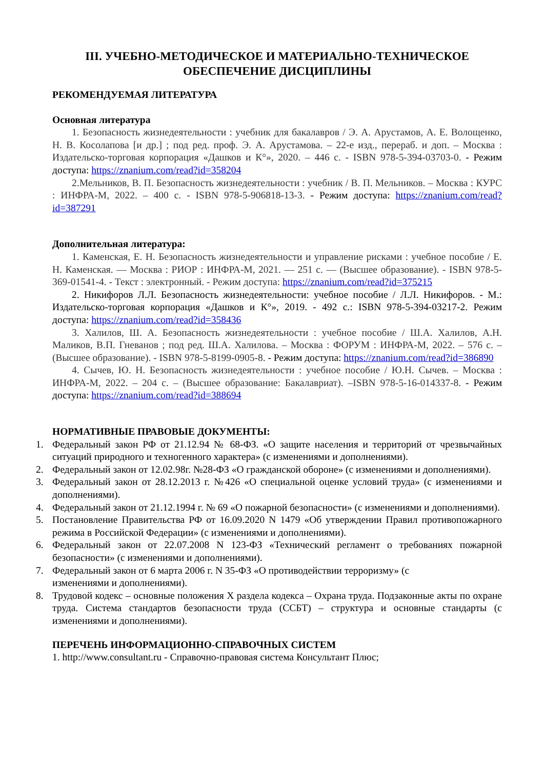III. УЧЕБНО-МЕТОДИЧЕСКОЕ И МАТЕРИАЛЬНО-ТЕХНИЧЕСКОЕ ОБЕСПЕЧЕНИЕ ДИСЦИПЛИНЫ
РЕКОМЕНДУЕМАЯ ЛИТЕРАТУРА
Основная литература
1. Безопасность жизнедеятельности : учебник для бакалавров / Э. А. Арустамов, А. Е. Волощенко, Н. В. Косолапова [и др.] ; под ред. проф. Э. А. Арустамова. – 22-е изд., перераб. и доп. – Москва : Издательско-торговая корпорация «Дашков и К°», 2020. – 446 с. - ISBN 978-5-394-03703-0. - Режим доступа: https://znanium.com/read?id=358204
2.Мельников, В. П. Безопасность жизнедеятельности : учебник / В. П. Мельников. – Москва : КУРС : ИНФРА-М, 2022. – 400 с. - ISBN 978-5-906818-13-3. - Режим доступа: https://znanium.com/read?id=387291
Дополнительная литература:
1. Каменская, Е. Н. Безопасность жизнедеятельности и управление рисками : учебное пособие / Е. Н. Каменская. — Москва : РИОР : ИНФРА-М, 2021. — 251 с. — (Высшее образование). - ISBN 978-5-369-01541-4. - Текст : электронный. - Режим доступа: https://znanium.com/read?id=375215
2. Никифоров Л.Л. Безопасность жизнедеятельности: учебное пособие / Л.Л. Никифоров. - М.: Издательско-торговая корпорация «Дашков и К°», 2019. - 492 с.: ISBN 978-5-394-03217-2. Режим доступа: https://znanium.com/read?id=358436
3. Халилов, Ш. А. Безопасность жизнедеятельности : учебное пособие / Ш.А. Халилов, А.Н. Маликов, В.П. Гневанов ; под ред. Ш.А. Халилова. – Москва : ФОРУМ : ИНФРА-М, 2022. – 576 с. – (Высшее образование). - ISBN 978-5-8199-0905-8. - Режим доступа: https://znanium.com/read?id=386890
4. Сычев, Ю. Н. Безопасность жизнедеятельности : учебное пособие / Ю.Н. Сычев. – Москва : ИНФРА-М, 2022. – 204 с. – (Высшее образование: Бакалавриат). –ISBN 978-5-16-014337-8. - Режим доступа: https://znanium.com/read?id=388694
НОРМАТИВНЫЕ ПРАВОВЫЕ ДОКУМЕНТЫ:
1. Федеральный закон РФ от 21.12.94 № 68-ФЗ. «О защите населения и территорий от чрезвычайных ситуаций природного и техногенного характера» (с изменениями и дополнениями).
2. Федеральный закон от 12.02.98г. №28-ФЗ «О гражданской обороне» (с изменениями и дополнениями).
3. Федеральный закон от 28.12.2013 г. №426 «О специальной оценке условий труда» (с изменениями и дополнениями).
4. Федеральный закон от 21.12.1994 г. № 69 «О пожарной безопасности» (с изменениями и дополнениями).
5. Постановление Правительства РФ от 16.09.2020 N 1479 «Об утверждении Правил противопожарного режима в Российской Федерации» (с изменениями и дополнениями).
6. Федеральный закон от 22.07.2008 N 123-ФЗ «Технический регламент о требованиях пожарной безопасности» (с изменениями и дополнениями).
7. Федеральный закон от 6 марта 2006 г. N 35-ФЗ «О противодействии терроризму» (с
изменениями и дополнениями).
8. Трудовой кодекс – основные положения X раздела кодекса – Охрана труда. Подзаконные акты по охране труда. Система стандартов безопасности труда (ССБТ) – структура и основные стандарты (с изменениями и дополнениями).
ПЕРЕЧЕНЬ ИНФОРМАЦИОННО-СПРАВОЧНЫХ СИСТЕМ
1. http://www.consultant.ru - Справочно-правовая система Консультант Плюс;